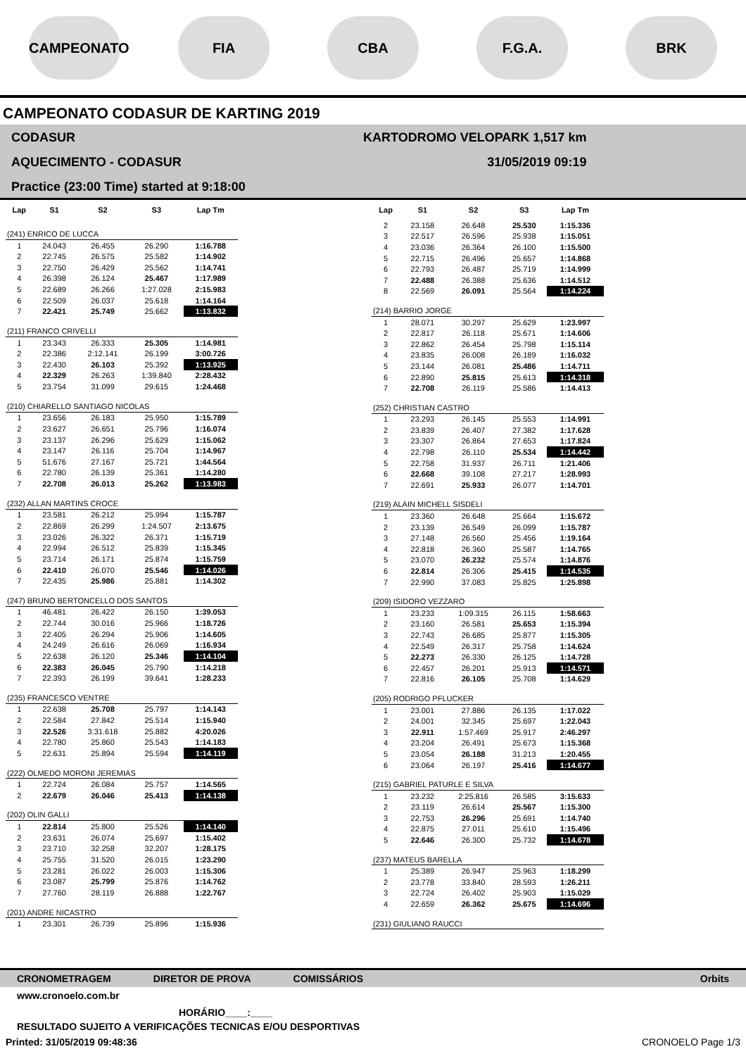CAMPEONATO FIA CBA F.G.A. BRK
CAMPEONATO CODASUR DE KARTING 2019
CODASUR
AQUECIMENTO - CODASUR
Practice (23:00 Time) started at 9:18:00
KARTODROMO VELOPARK 1,517 km
31/05/2019 09:19
| Lap | S1 | S2 | S3 | Lap Tm |
| --- | --- | --- | --- | --- |
| (241) ENRICO DE LUCCA | | | | |
| 1 | 24.043 | 26.455 | 26.290 | 1:16.788 |
| 2 | 22.745 | 26.575 | 25.582 | 1:14.902 |
| 3 | 22.750 | 26.429 | 25.562 | 1:14.741 |
| 4 | 26.398 | 26.124 | 25.467 | 1:17.989 |
| 5 | 22.689 | 26.266 | 1:27.028 | 2:15.983 |
| 6 | 22.509 | 26.037 | 25.618 | 1:14.164 |
| 7 | 22.421 | 25.749 | 25.662 | 1:13.832 |
| (211) FRANCO CRIVELLI | | | | |
| 1 | 23.343 | 26.333 | 25.305 | 1:14.981 |
| 2 | 22.386 | 2:12.141 | 26.199 | 3:00.726 |
| 3 | 22.430 | 26.103 | 25.392 | 1:13.925 |
| 4 | 22.329 | 26.263 | 1:39.840 | 2:28.432 |
| 5 | 23.754 | 31.099 | 29.615 | 1:24.468 |
| (210) CHIARELLO SANTIAGO NICOLAS | | | | |
| 1 | 23.656 | 26.183 | 25.950 | 1:15.789 |
| 2 | 23.627 | 26.651 | 25.796 | 1:16.074 |
| 3 | 23.137 | 26.296 | 25.629 | 1:15.062 |
| 4 | 23.147 | 26.116 | 25.704 | 1:14.967 |
| 5 | 51.676 | 27.167 | 25.721 | 1:44.564 |
| 6 | 22.780 | 26.139 | 25.361 | 1:14.280 |
| 7 | 22.708 | 26.013 | 25.262 | 1:13.983 |
| (232) ALLAN MARTINS CROCE | | | | |
| 1 | 23.581 | 26.212 | 25.994 | 1:15.787 |
| 2 | 22.869 | 26.299 | 1:24.507 | 2:13.675 |
| 3 | 23.026 | 26.322 | 26.371 | 1:15.719 |
| 4 | 22.994 | 26.512 | 25.839 | 1:15.345 |
| 5 | 23.714 | 26.171 | 25.874 | 1:15.759 |
| 6 | 22.410 | 26.070 | 25.546 | 1:14.026 |
| 7 | 22.435 | 25.986 | 25.881 | 1:14.302 |
| (247) BRUNO BERTONCELLO DOS SANTOS | | | | |
| 1 | 46.481 | 26.422 | 26.150 | 1:39.053 |
| 2 | 22.744 | 30.016 | 25.966 | 1:18.726 |
| 3 | 22.405 | 26.294 | 25.906 | 1:14.605 |
| 4 | 24.249 | 26.616 | 26.069 | 1:16.934 |
| 5 | 22.638 | 26.120 | 25.346 | 1:14.104 |
| 6 | 22.383 | 26.045 | 25.790 | 1:14.218 |
| 7 | 22.393 | 26.199 | 39.641 | 1:28.233 |
| (235) FRANCESCO VENTRE | | | | |
| 1 | 22.638 | 25.708 | 25.797 | 1:14.143 |
| 2 | 22.584 | 27.842 | 25.514 | 1:15.940 |
| 3 | 22.526 | 3:31.618 | 25.882 | 4:20.026 |
| 4 | 22.780 | 25.860 | 25.543 | 1:14.183 |
| 5 | 22.631 | 25.894 | 25.594 | 1:14.119 |
| (222) OLMEDO MORONI JEREMIAS | | | | |
| 1 | 22.724 | 26.084 | 25.757 | 1:14.565 |
| 2 | 22.679 | 26.046 | 25.413 | 1:14.138 |
| (202) OLIN GALLI | | | | |
| 1 | 22.814 | 25.800 | 25.526 | 1:14.140 |
| 2 | 23.631 | 26.074 | 25.697 | 1:15.402 |
| 3 | 23.710 | 32.258 | 32.207 | 1:28.175 |
| 4 | 25.755 | 31.520 | 26.015 | 1:23.290 |
| 5 | 23.281 | 26.022 | 26.003 | 1:15.306 |
| 6 | 23.087 | 25.799 | 25.876 | 1:14.762 |
| 7 | 27.760 | 28.119 | 26.888 | 1:22.767 |
| (201) ANDRE NICASTRO | | | | |
| 1 | 23.301 | 26.739 | 25.896 | 1:15.936 |
| Lap | S1 | S2 | S3 | Lap Tm |
| --- | --- | --- | --- | --- |
| 2 | 23.158 | 26.648 | 25.530 | 1:15.336 |
| 3 | 22.517 | 26.596 | 25.938 | 1:15.051 |
| 4 | 23.036 | 26.364 | 26.100 | 1:15.500 |
| 5 | 22.715 | 26.496 | 25.657 | 1:14.868 |
| 6 | 22.793 | 26.487 | 25.719 | 1:14.999 |
| 7 | 22.488 | 26.388 | 25.636 | 1:14.512 |
| 8 | 22.569 | 26.091 | 25.564 | 1:14.224 |
| (214) BARRIO JORGE | | | | |
| 1 | 28.071 | 30.297 | 25.629 | 1:23.997 |
| 2 | 22.817 | 26.118 | 25.671 | 1:14.606 |
| 3 | 22.862 | 26.454 | 25.798 | 1:15.114 |
| 4 | 23.835 | 26.008 | 26.189 | 1:16.032 |
| 5 | 23.144 | 26.081 | 25.486 | 1:14.711 |
| 6 | 22.890 | 25.815 | 25.613 | 1:14.318 |
| 7 | 22.708 | 26.119 | 25.586 | 1:14.413 |
| (252) CHRISTIAN CASTRO | | | | |
| 1 | 23.293 | 26.145 | 25.553 | 1:14.991 |
| 2 | 23.839 | 26.407 | 27.382 | 1:17.628 |
| 3 | 23.307 | 26.864 | 27.653 | 1:17.824 |
| 4 | 22.798 | 26.110 | 25.534 | 1:14.442 |
| 5 | 22.758 | 31.937 | 26.711 | 1:21.406 |
| 6 | 22.668 | 39.108 | 27.217 | 1:28.993 |
| 7 | 22.691 | 25.933 | 26.077 | 1:14.701 |
| (219) ALAIN MICHELL SISDELI | | | | |
| 1 | 23.360 | 26.648 | 25.664 | 1:15.672 |
| 2 | 23.139 | 26.549 | 26.099 | 1:15.787 |
| 3 | 27.148 | 26.560 | 25.456 | 1:19.164 |
| 4 | 22.818 | 26.360 | 25.587 | 1:14.765 |
| 5 | 23.070 | 26.232 | 25.574 | 1:14.876 |
| 6 | 22.814 | 26.306 | 25.415 | 1:14.535 |
| 7 | 22.990 | 37.083 | 25.825 | 1:25.898 |
| (209) ISIDORO VEZZARO | | | | |
| 1 | 23.233 | 1:09.315 | 26.115 | 1:58.663 |
| 2 | 23.160 | 26.581 | 25.653 | 1:15.394 |
| 3 | 22.743 | 26.685 | 25.877 | 1:15.305 |
| 4 | 22.549 | 26.317 | 25.758 | 1:14.624 |
| 5 | 22.273 | 26.330 | 26.125 | 1:14.728 |
| 6 | 22.457 | 26.201 | 25.913 | 1:14.571 |
| 7 | 22.816 | 26.105 | 25.708 | 1:14.629 |
| (205) RODRIGO PFLUCKER | | | | |
| 1 | 23.001 | 27.886 | 26.135 | 1:17.022 |
| 2 | 24.001 | 32.345 | 25.697 | 1:22.043 |
| 3 | 22.911 | 1:57.469 | 25.917 | 2:46.297 |
| 4 | 23.204 | 26.491 | 25.673 | 1:15.368 |
| 5 | 23.054 | 26.188 | 31.213 | 1:20.455 |
| 6 | 23.064 | 26.197 | 25.416 | 1:14.677 |
| (215) GABRIEL PATURLE E SILVA | | | | |
| 1 | 23.232 | 2:25.816 | 26.585 | 3:15.633 |
| 2 | 23.119 | 26.614 | 25.567 | 1:15.300 |
| 3 | 22.753 | 26.296 | 25.691 | 1:14.740 |
| 4 | 22.875 | 27.011 | 25.610 | 1:15.496 |
| 5 | 22.646 | 26.300 | 25.732 | 1:14.678 |
| (237) MATEUS BARELLA | | | | |
| 1 | 25.389 | 26.947 | 25.963 | 1:18.299 |
| 2 | 23.778 | 33.840 | 28.593 | 1:26.211 |
| 3 | 22.724 | 26.402 | 25.903 | 1:15.029 |
| 4 | 22.659 | 26.362 | 25.675 | 1:14.696 |
| (231) GIULIANO RAUCCI | | | | |
CRONOMETRAGEM DIRETOR DE PROVA COMISSÁRIOS Orbits
www.cronoelo.com.br
HORÁRIO____:____
RESULTADO SUJEITO A VERIFICAÇÕES TECNICAS E/OU DESPORTIVAS
Printed: 31/05/2019 09:48:36 CRONOELO Page 1/3